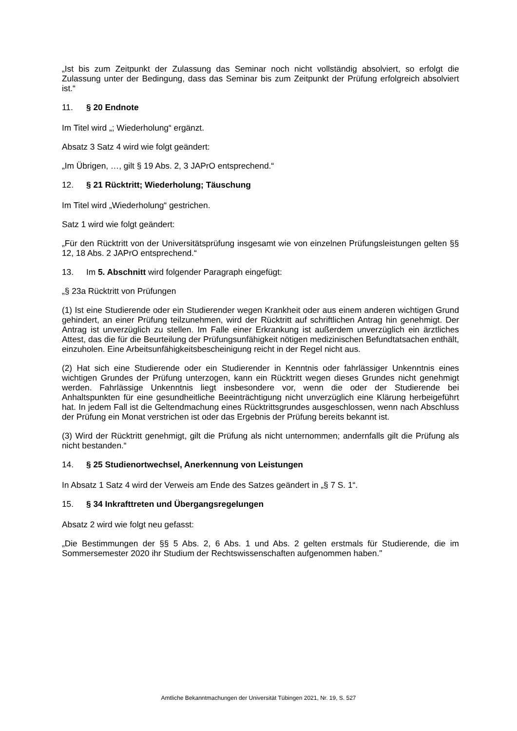„Ist bis zum Zeitpunkt der Zulassung das Seminar noch nicht vollständig absolviert, so erfolgt die Zulassung unter der Bedingung, dass das Seminar bis zum Zeitpunkt der Prüfung erfolgreich absolviert ist.“
11. § 20 Endnote
Im Titel wird „; Wiederholung“ ergänzt.
Absatz 3 Satz 4 wird wie folgt geändert:
„Im Übrigen, …, gilt § 19 Abs. 2, 3 JAPrO entsprechend.“
12. § 21 Rücktritt; Wiederholung; Täuschung
Im Titel wird „Wiederholung“ gestrichen.
Satz 1 wird wie folgt geändert:
„Für den Rücktritt von der Universitätsprüfung insgesamt wie von einzelnen Prüfungsleistungen gelten §§ 12, 18 Abs. 2 JAPrO entsprechend.“
13. Im 5. Abschnitt wird folgender Paragraph eingefügt:
„§ 23a Rücktritt von Prüfungen
(1) Ist eine Studierende oder ein Studierender wegen Krankheit oder aus einem anderen wichtigen Grund gehindert, an einer Prüfung teilzunehmen, wird der Rücktritt auf schriftlichen Antrag hin genehmigt. Der Antrag ist unverzüglich zu stellen. Im Falle einer Erkrankung ist außerdem unverzüglich ein ärztliches Attest, das die für die Beurteilung der Prüfungsunfähigkeit nötigen medizinischen Befundtatsachen enthält, einzuholen. Eine Arbeitsunfähigkeitsbescheinigung reicht in der Regel nicht aus.
(2) Hat sich eine Studierende oder ein Studierender in Kenntnis oder fahrlässiger Unkenntnis eines wichtigen Grundes der Prüfung unterzogen, kann ein Rücktritt wegen dieses Grundes nicht genehmigt werden. Fahrlässige Unkenntnis liegt insbesondere vor, wenn die oder der Studierende bei Anhaltspunkten für eine gesundheitliche Beeinträchtigung nicht unverzüglich eine Klärung herbeigeführt hat. In jedem Fall ist die Geltendmachung eines Rücktrittsgrundes ausgeschlossen, wenn nach Abschluss der Prüfung ein Monat verstrichen ist oder das Ergebnis der Prüfung bereits bekannt ist.
(3) Wird der Rücktritt genehmigt, gilt die Prüfung als nicht unternommen; andernfalls gilt die Prüfung als nicht bestanden.“
14. § 25 Studienortwechsel, Anerkennung von Leistungen
In Absatz 1 Satz 4 wird der Verweis am Ende des Satzes geändert in „§ 7 S. 1“.
15. § 34 Inkrafttreten und Übergangsregelungen
Absatz 2 wird wie folgt neu gefasst:
„Die Bestimmungen der §§ 5 Abs. 2, 6 Abs. 1 und Abs. 2 gelten erstmals für Studierende, die im Sommersemester 2020 ihr Studium der Rechtswissenschaften aufgenommen haben."
Amtliche Bekanntmachungen der Universität Tübingen 2021, Nr. 19, S. 527